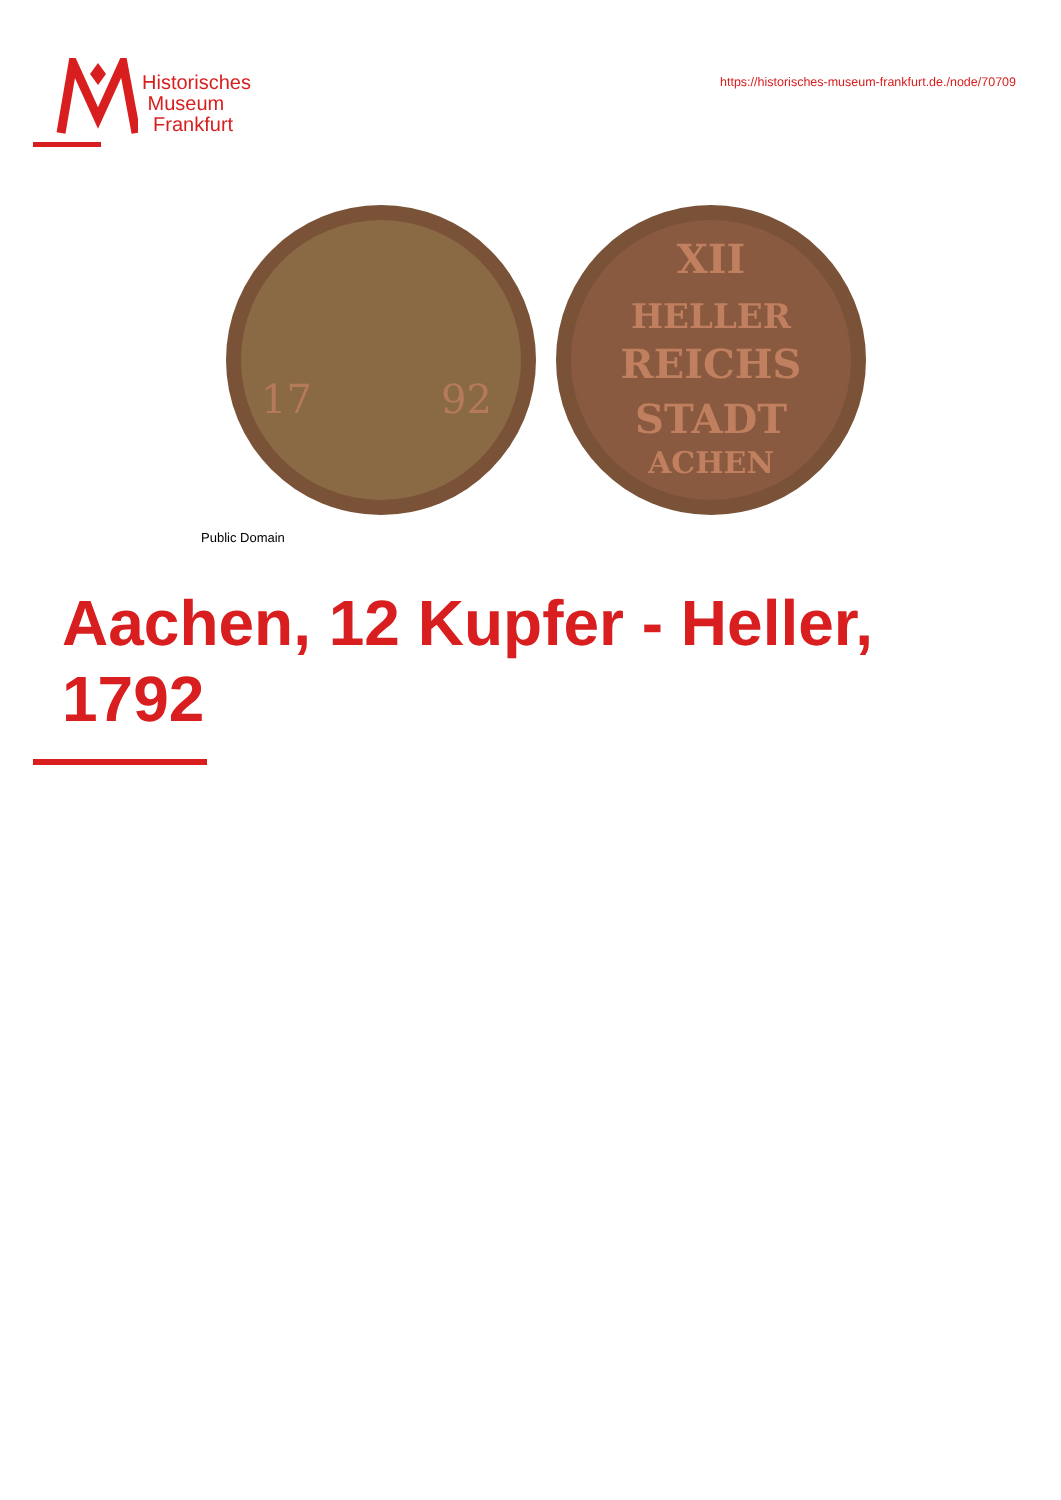Historisches
Museum
Frankfurt
https://historisches-museum-frankfurt.de./node/70709
17
92
XII
HELLER
REICHS
STADT
ACHEN
Public Domain
Aachen, 12 Kupfer - Heller, 1792